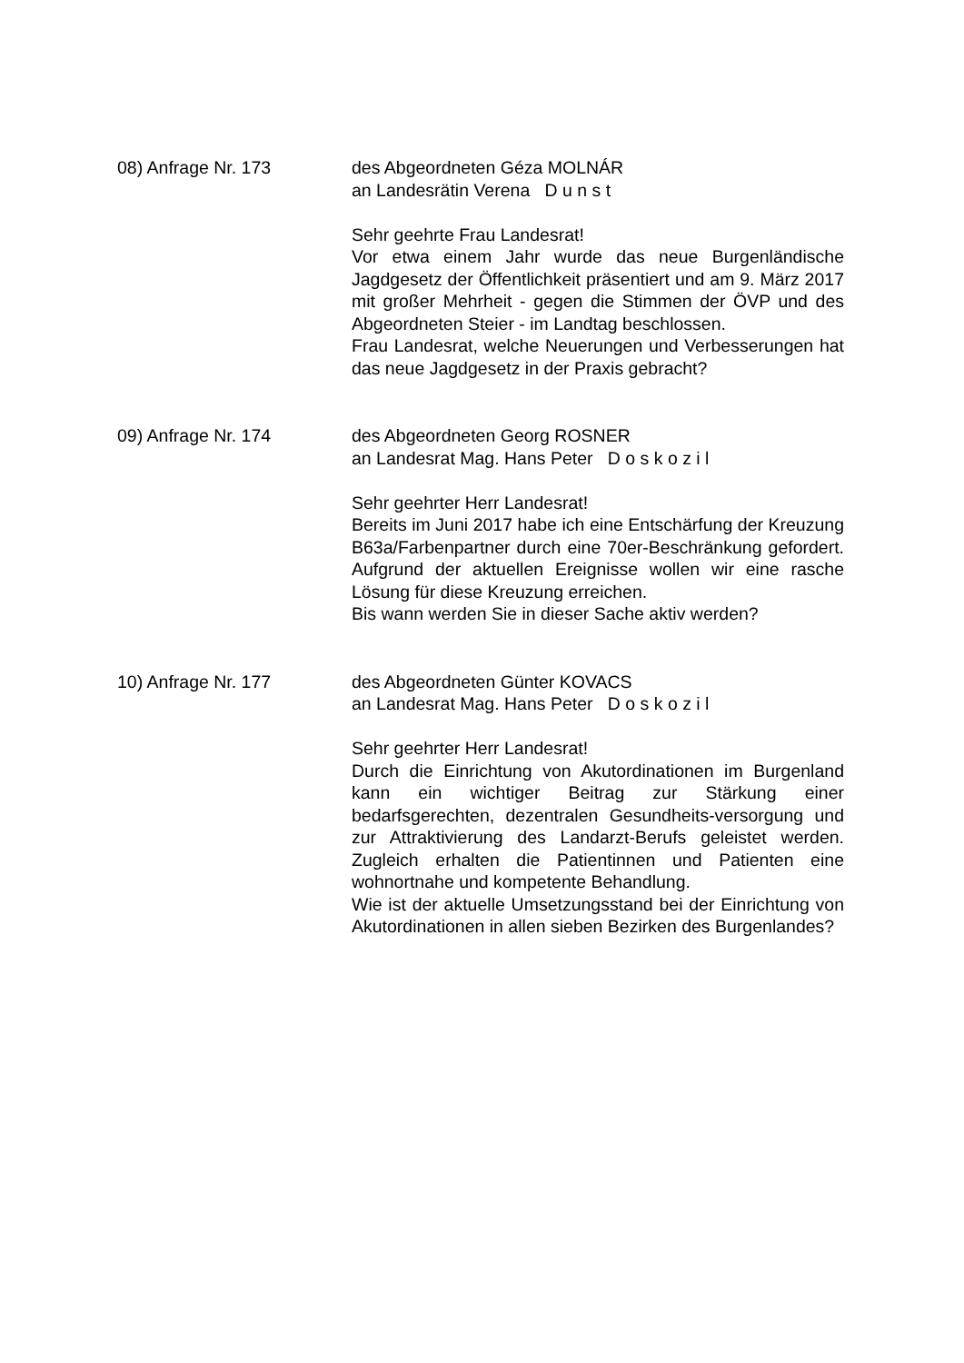08) Anfrage Nr. 173 des Abgeordneten Géza MOLNÁR
an Landesrätin Verena D u n s t
Sehr geehrte Frau Landesrat!
Vor etwa einem Jahr wurde das neue Burgenländische Jagdgesetz der Öffentlichkeit präsentiert und am 9. März 2017 mit großer Mehrheit - gegen die Stimmen der ÖVP und des Abgeordneten Steier - im Landtag beschlossen.
Frau Landesrat, welche Neuerungen und Verbesserungen hat das neue Jagdgesetz in der Praxis gebracht?
09) Anfrage Nr. 174 des Abgeordneten Georg ROSNER
an Landesrat Mag. Hans Peter D o s k o z i l
Sehr geehrter Herr Landesrat!
Bereits im Juni 2017 habe ich eine Entschärfung der Kreuzung B63a/Farbenpartner durch eine 70er-Beschränkung gefordert. Aufgrund der aktuellen Ereignisse wollen wir eine rasche Lösung für diese Kreuzung erreichen.
Bis wann werden Sie in dieser Sache aktiv werden?
10) Anfrage Nr. 177 des Abgeordneten Günter KOVACS
an Landesrat Mag. Hans Peter D o s k o z i l
Sehr geehrter Herr Landesrat!
Durch die Einrichtung von Akutordinationen im Burgenland kann ein wichtiger Beitrag zur Stärkung einer bedarfsgerechten, dezentralen Gesundheits-versorgung und zur Attraktivierung des Landarzt-Berufs geleistet werden. Zugleich erhalten die Patientinnen und Patienten eine wohnortnahe und kompetente Behandlung.
Wie ist der aktuelle Umsetzungsstand bei der Einrichtung von Akutordinationen in allen sieben Bezirken des Burgenlandes?